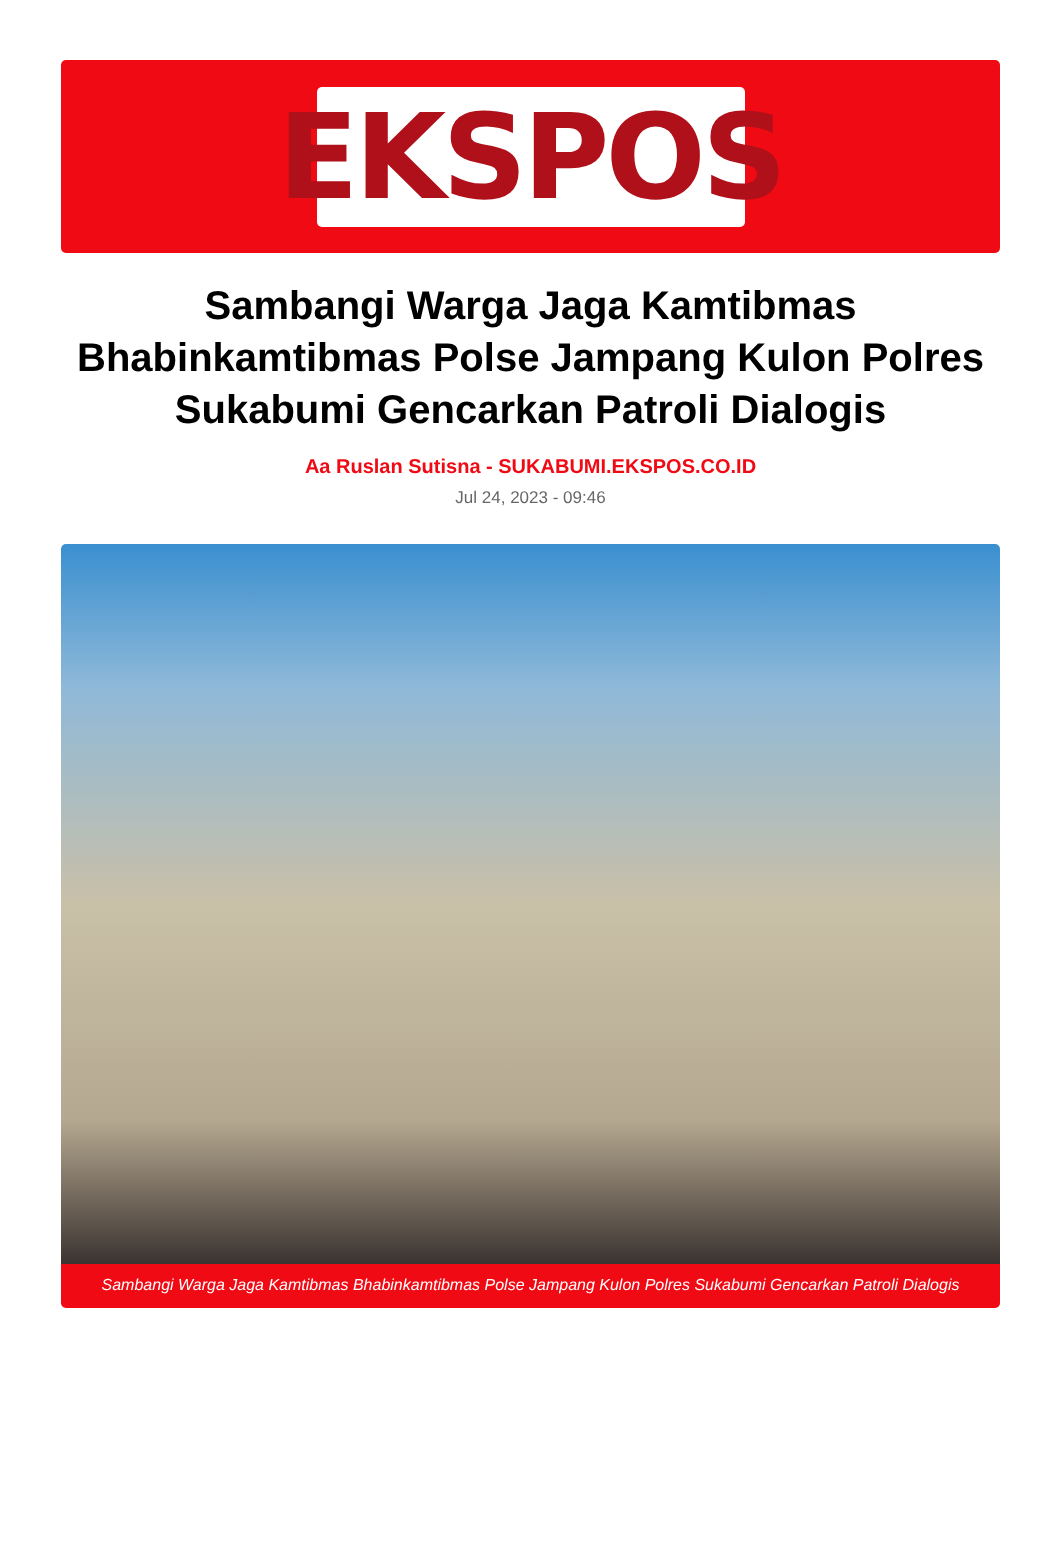EKSPOS
Sambangi Warga Jaga Kamtibmas Bhabinkamtibmas Polse Jampang Kulon Polres Sukabumi Gencarkan Patroli Dialogis
Aa Ruslan Sutisna - SUKABUMI.EKSPOS.CO.ID
Jul 24, 2023 - 09:46
Sambangi Warga Jaga Kamtibmas Bhabinkamtibmas Polse Jampang Kulon Polres Sukabumi Gencarkan Patroli Dialogis